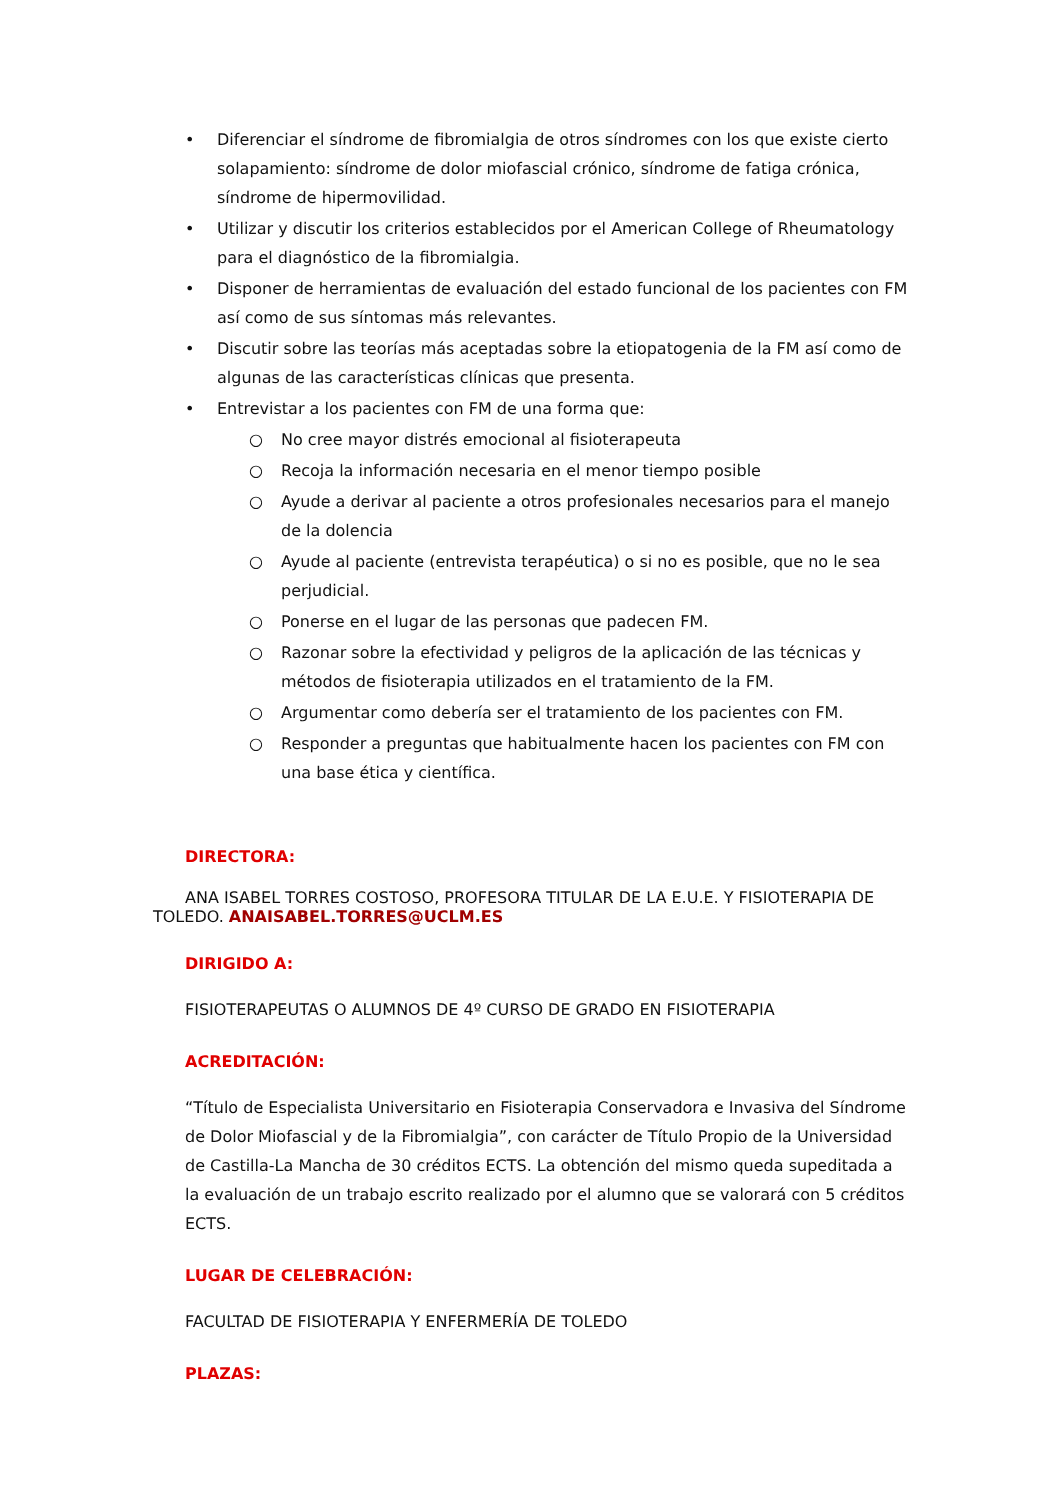• Diferenciar el síndrome de fibromialgia de otros síndromes con los que existe cierto solapamiento: síndrome de dolor miofascial crónico, síndrome de fatiga crónica, síndrome de hipermovilidad.
• Utilizar y discutir los criterios establecidos por el American College of Rheumatology para el diagnóstico de la fibromialgia.
• Disponer de herramientas de evaluación del estado funcional de los pacientes con FM así como de sus síntomas más relevantes.
• Discutir sobre las teorías más aceptadas sobre la etiopatogenia de la FM así como de algunas de las características clínicas que presenta.
• Entrevistar a los pacientes con FM de una forma que:
○ No cree mayor distrés emocional al fisioterapeuta
○ Recoja la información necesaria en el menor tiempo posible
○ Ayude a derivar al paciente a otros profesionales necesarios para el manejo de la dolencia
○ Ayude al paciente (entrevista terapéutica) o si no es posible, que no le sea perjudicial.
○ Ponerse en el lugar de las personas que padecen FM.
○ Razonar sobre la efectividad y peligros de la aplicación de las técnicas y métodos de fisioterapia utilizados en el tratamiento de la FM.
○ Argumentar como debería ser el tratamiento de los pacientes con FM.
○ Responder a preguntas que habitualmente hacen los pacientes con FM con una base ética y científica.
DIRECTORA:
ANA ISABEL TORRES COSTOSO, PROFESORA TITULAR DE LA E.U.E. Y FISIOTERAPIA DE TOLEDO. ANAISABEL.TORRES@UCLM.ES
DIRIGIDO A:
FISIOTERAPEUTAS O ALUMNOS DE 4º CURSO DE GRADO EN FISIOTERAPIA
ACREDITACIÓN:
“Título de Especialista Universitario en Fisioterapia Conservadora e Invasiva del Síndrome de Dolor Miofascial y de la Fibromialgia”, con carácter de Título Propio de la Universidad de Castilla-La Mancha de 30 créditos ECTS. La obtención del mismo queda supeditada a la evaluación de un trabajo escrito realizado por el alumno que se valorará con 5 créditos ECTS.
LUGAR DE CELEBRACIÓN:
FACULTAD DE FISIOTERAPIA Y ENFERMERÍA DE TOLEDO
PLAZAS: